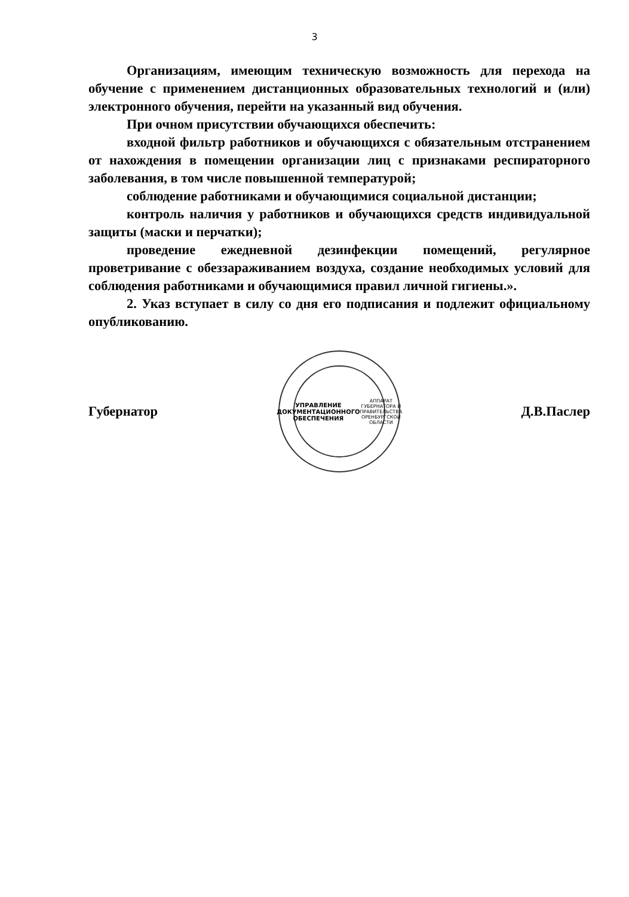3
Организациям, имеющим техническую возможность для перехода на обучение с применением дистанционных образовательных технологий и (или) электронного обучения, перейти на указанный вид обучения.
При очном присутствии обучающихся обеспечить:
входной фильтр работников и обучающихся с обязательным отстранением от нахождения в помещении организации лиц с признаками респираторного заболевания, в том числе повышенной температурой;
соблюдение работниками и обучающимися социальной дистанции;
контроль наличия у работников и обучающихся средств индивидуальной защиты (маски и перчатки);
проведение ежедневной дезинфекции помещений, регулярное проветривание с обеззараживанием воздуха, создание необходимых условий для соблюдения работниками и обучающимися правил личной гигиены.».
2. Указ вступает в силу со дня его подписания и подлежит официальному опубликованию.
Губернатор
УПРАВЛЕНИЕ
ДОКУМЕНТАЦИОННОГО
ОБЕСПЕЧЕНИЯ
АППАРАТ ГУБЕРНАТОРА И ПРАВИТЕЛЬСТВА ОРЕНБУРГСКОЙ ОБЛАСТИ
Д.В.Паслер